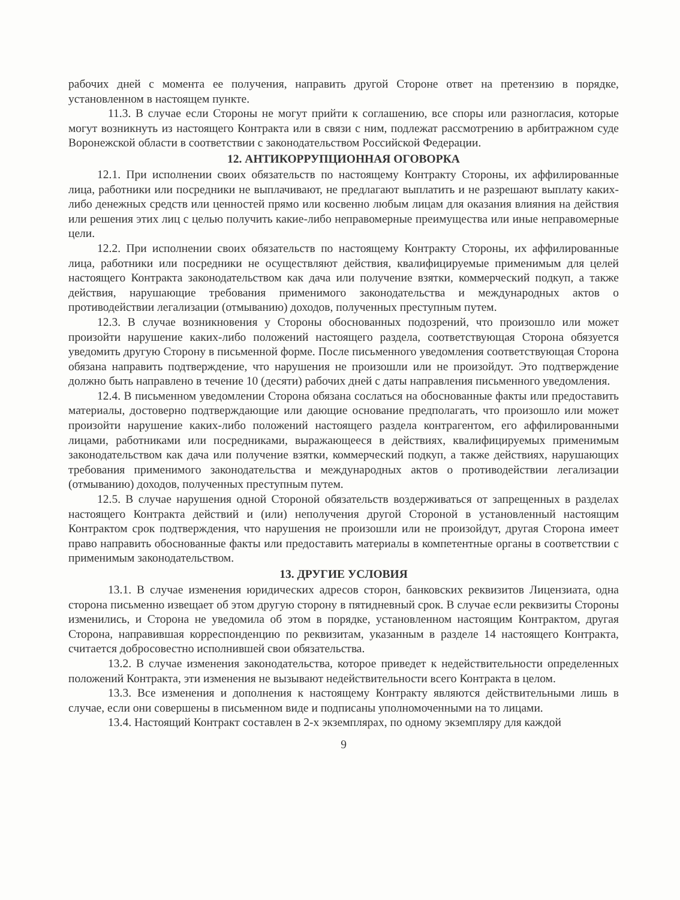рабочих дней с момента ее получения, направить другой Стороне ответ на претензию в порядке, установленном в настоящем пункте.
11.3. В случае если Стороны не могут прийти к соглашению, все споры или разногласия, которые могут возникнуть из настоящего Контракта или в связи с ним, подлежат рассмотрению в арбитражном суде Воронежской области в соответствии с законодательством Российской Федерации.
12. АНТИКОРРУПЦИОННАЯ ОГОВОРКА
12.1. При исполнении своих обязательств по настоящему Контракту Стороны, их аффилированные лица, работники или посредники не выплачивают, не предлагают выплатить и не разрешают выплату каких-либо денежных средств или ценностей прямо или косвенно любым лицам для оказания влияния на действия или решения этих лиц с целью получить какие-либо неправомерные преимущества или иные неправомерные цели.
12.2. При исполнении своих обязательств по настоящему Контракту Стороны, их аффилированные лица, работники или посредники не осуществляют действия, квалифицируемые применимым для целей настоящего Контракта законодательством как дача или получение взятки, коммерческий подкуп, а также действия, нарушающие требования применимого законодательства и международных актов о противодействии легализации (отмыванию) доходов, полученных преступным путем.
12.3. В случае возникновения у Стороны обоснованных подозрений, что произошло или может произойти нарушение каких-либо положений настоящего раздела, соответствующая Сторона обязуется уведомить другую Сторону в письменной форме. После письменного уведомления соответствующая Сторона обязана направить подтверждение, что нарушения не произошли или не произойдут. Это подтверждение должно быть направлено в течение 10 (десяти) рабочих дней с даты направления письменного уведомления.
12.4. В письменном уведомлении Сторона обязана сослаться на обоснованные факты или предоставить материалы, достоверно подтверждающие или дающие основание предполагать, что произошло или может произойти нарушение каких-либо положений настоящего раздела контрагентом, его аффилированными лицами, работниками или посредниками, выражающееся в действиях, квалифицируемых применимым законодательством как дача или получение взятки, коммерческий подкуп, а также действиях, нарушающих требования применимого законодательства и международных актов о противодействии легализации (отмыванию) доходов, полученных преступным путем.
12.5. В случае нарушения одной Стороной обязательств воздерживаться от запрещенных в разделах настоящего Контракта действий и (или) неполучения другой Стороной в установленный настоящим Контрактом срок подтверждения, что нарушения не произошли или не произойдут, другая Сторона имеет право направить обоснованные факты или предоставить материалы в компетентные органы в соответствии с применимым законодательством.
13. ДРУГИЕ УСЛОВИЯ
13.1. В случае изменения юридических адресов сторон, банковских реквизитов Лицензиата, одна сторона письменно извещает об этом другую сторону в пятидневный срок. В случае если реквизиты Стороны изменились, и Сторона не уведомила об этом в порядке, установленном настоящим Контрактом, другая Сторона, направившая корреспонденцию по реквизитам, указанным в разделе 14 настоящего Контракта, считается добросовестно исполнившей свои обязательства.
13.2. В случае изменения законодательства, которое приведет к недействительности определенных положений Контракта, эти изменения не вызывают недействительности всего Контракта в целом.
13.3. Все изменения и дополнения к настоящему Контракту являются действительными лишь в случае, если они совершены в письменном виде и подписаны уполномоченными на то лицами.
13.4. Настоящий Контракт составлен в 2-х экземплярах, по одному экземпляру для каждой
9